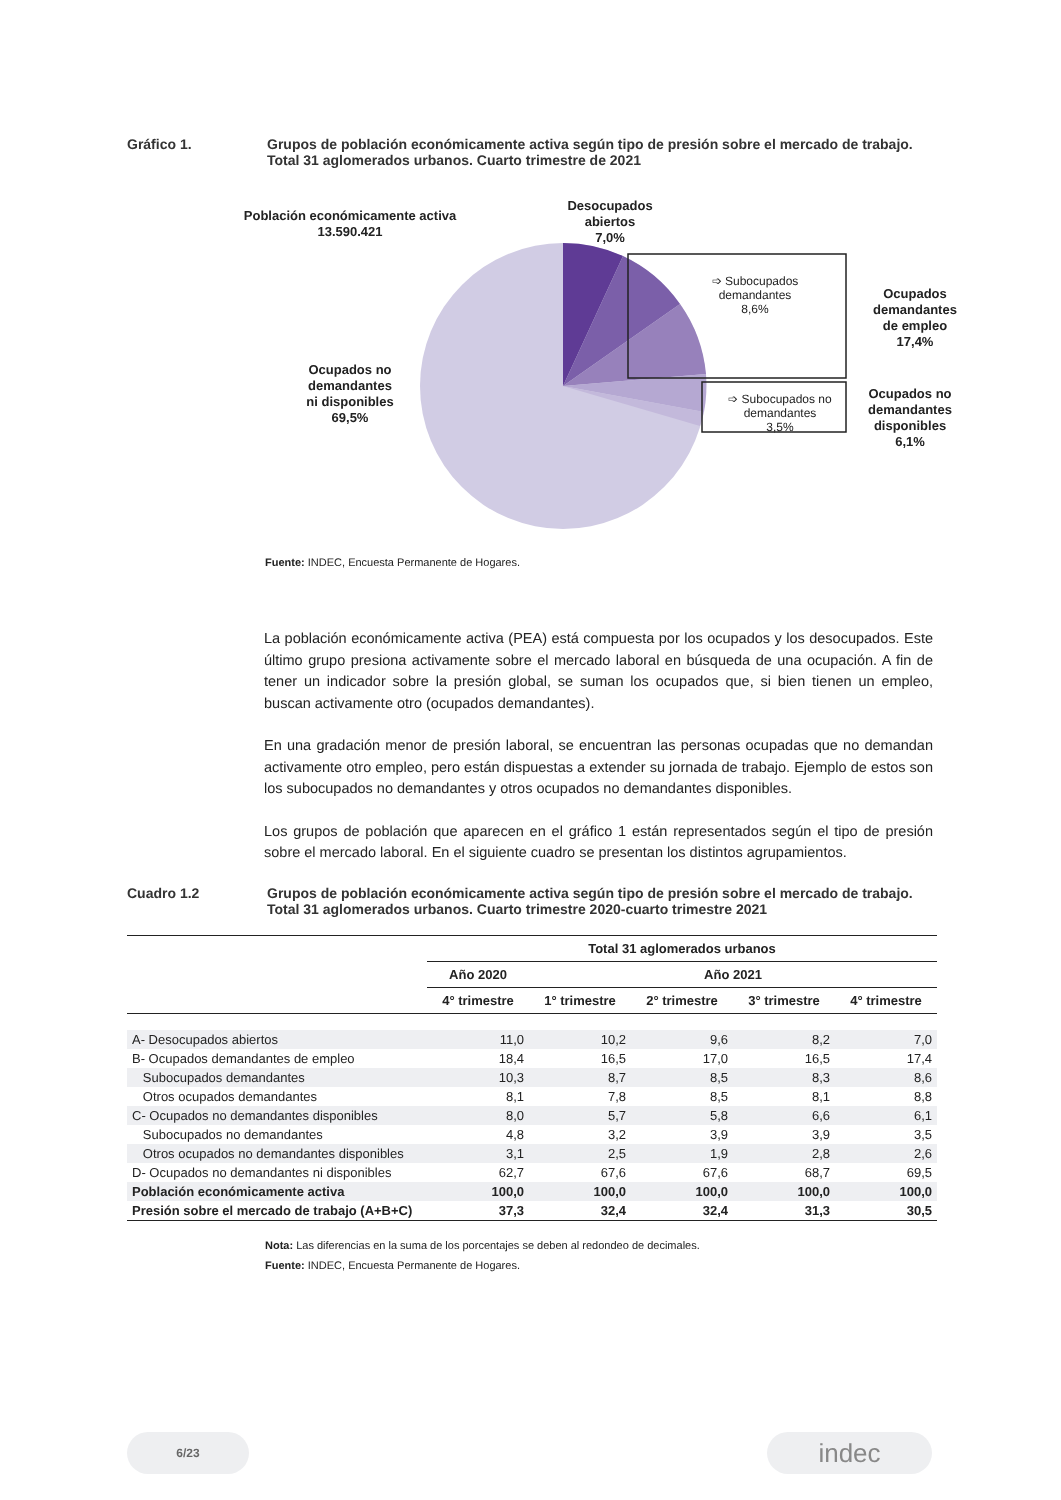Gráfico 1. Grupos de población económicamente activa según tipo de presión sobre el mercado de trabajo.
Total 31 aglomerados urbanos. Cuarto trimestre de 2021
Población económicamente activa
13.590.421
Desocupados
abiertos
7,0%
➩ Subocupados
demandantes
8,6%
Ocupados
demandantes
de empleo
17,4%
➩ Subocupados no
demandantes
3,5%
Ocupados no
demandantes
disponibles
6,1%
Ocupados no
demandantes
ni disponibles
69,5%
Fuente: INDEC, Encuesta Permanente de Hogares.
La población económicamente activa (PEA) está compuesta por los ocupados y los desocupados. Este último grupo presiona activamente sobre el mercado laboral en búsqueda de una ocupación. A fin de tener un indicador sobre la presión global, se suman los ocupados que, si bien tienen un empleo, buscan activamente otro (ocupados demandantes).
En una gradación menor de presión laboral, se encuentran las personas ocupadas que no demandan activamente otro empleo, pero están dispuestas a extender su jornada de trabajo. Ejemplo de estos son los subocupados no demandantes y otros ocupados no demandantes disponibles.
Los grupos de población que aparecen en el gráfico 1 están representados según el tipo de presión sobre el mercado laboral. En el siguiente cuadro se presentan los distintos agrupamientos.
Cuadro 1.2 Grupos de población económicamente activa según tipo de presión sobre el mercado de trabajo.
Total 31 aglomerados urbanos. Cuarto trimestre 2020-cuarto trimestre 2021
| | Total 31 aglomerados urbanos | | | | |
| --- | --- | --- | --- | --- | --- |
| | Año 2020 | Año 2021 | | | |
| | 4° trimestre | 1° trimestre | 2° trimestre | 3° trimestre | 4° trimestre |
| A- Desocupados abiertos | 11,0 | 10,2 | 9,6 | 8,2 | 7,0 |
| B- Ocupados demandantes de empleo | 18,4 | 16,5 | 17,0 | 16,5 | 17,4 |
| Subocupados demandantes | 10,3 | 8,7 | 8,5 | 8,3 | 8,6 |
| Otros ocupados demandantes | 8,1 | 7,8 | 8,5 | 8,1 | 8,8 |
| C- Ocupados no demandantes disponibles | 8,0 | 5,7 | 5,8 | 6,6 | 6,1 |
| Subocupados no demandantes | 4,8 | 3,2 | 3,9 | 3,9 | 3,5 |
| Otros ocupados no demandantes disponibles | 3,1 | 2,5 | 1,9 | 2,8 | 2,6 |
| D- Ocupados no demandantes ni disponibles | 62,7 | 67,6 | 67,6 | 68,7 | 69,5 |
| Población económicamente activa | 100,0 | 100,0 | 100,0 | 100,0 | 100,0 |
| Presión sobre el mercado de trabajo (A+B+C) | 37,3 | 32,4 | 32,4 | 31,3 | 30,5 |
Nota: Las diferencias en la suma de los porcentajes se deben al redondeo de decimales.
Fuente: INDEC, Encuesta Permanente de Hogares.
6/23 indec